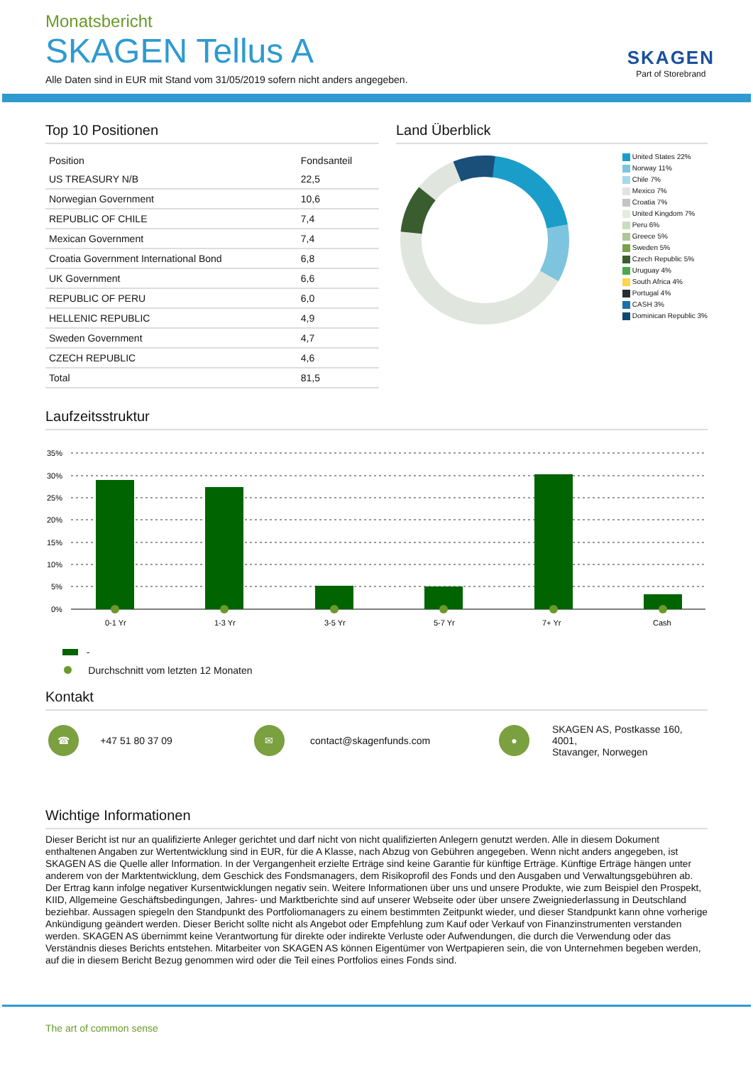Monatsbericht
SKAGEN Tellus A
Alle Daten sind in EUR mit Stand vom 31/05/2019 sofern nicht anders angegeben.
SKAGEN
Part of Storebrand
Top 10 Positionen
| Position | Fondsanteil |
| --- | --- |
| US TREASURY N/B | 22,5 |
| Norwegian Government | 10,6 |
| REPUBLIC OF CHILE | 7,4 |
| Mexican Government | 7,4 |
| Croatia Government International Bond | 6,8 |
| UK Government | 6,6 |
| REPUBLIC OF PERU | 6,0 |
| HELLENIC REPUBLIC | 4,9 |
| Sweden Government | 4,7 |
| CZECH REPUBLIC | 4,6 |
| Total | 81,5 |
Land Überblick
United States 22%
Norway 11%
Chile 7%
Mexico 7%
Croatia 7%
United Kingdom 7%
Peru 6%
Greece 5%
Sweden 5%
Czech Republic 5%
Uruguay 4%
South Africa 4%
Portugal 4%
CASH 3%
Dominican Republic 3%
Laufzeitsstruktur
35%
30%
25%
20%
15%
10%
5%
0%
0-1 Yr
1-3 Yr
3-5 Yr
5-7 Yr
7+ Yr
Cash
-
Durchschnitt vom letzten 12 Monaten
Kontakt
☎
+47 51 80 37 09
✉
contact@skagenfunds.com
●
SKAGEN AS, Postkasse 160, 4001,
Stavanger, Norwegen
Wichtige Informationen
Dieser Bericht ist nur an qualifizierte Anleger gerichtet und darf nicht von nicht qualifizierten Anlegern genutzt werden. Alle in diesem Dokument enthaltenen Angaben zur Wertentwicklung sind in EUR, für die A Klasse, nach Abzug von Gebühren angegeben. Wenn nicht anders angegeben, ist SKAGEN AS die Quelle aller Information. In der Vergangenheit erzielte Erträge sind keine Garantie für künftige Erträge. Künftige Erträge hängen unter anderem von der Marktentwicklung, dem Geschick des Fondsmanagers, dem Risikoprofil des Fonds und den Ausgaben und Verwaltungsgebühren ab. Der Ertrag kann infolge negativer Kursentwicklungen negativ sein. Weitere Informationen über uns und unsere Produkte, wie zum Beispiel den Prospekt, KIID, Allgemeine Geschäftsbedingungen, Jahres- und Marktberichte sind auf unserer Webseite oder über unsere Zweigniederlassung in Deutschland beziehbar. Aussagen spiegeln den Standpunkt des Portfoliomanagers zu einem bestimmten Zeitpunkt wieder, und dieser Standpunkt kann ohne vorherige Ankündigung geändert werden. Dieser Bericht sollte nicht als Angebot oder Empfehlung zum Kauf oder Verkauf von Finanzinstrumenten verstanden werden. SKAGEN AS übernimmt keine Verantwortung für direkte oder indirekte Verluste oder Aufwendungen, die durch die Verwendung oder das Verständnis dieses Berichts entstehen. Mitarbeiter von SKAGEN AS können Eigentümer von Wertpapieren sein, die von Unternehmen begeben werden, auf die in diesem Bericht Bezug genommen wird oder die Teil eines Portfolios eines Fonds sind.
The art of common sense